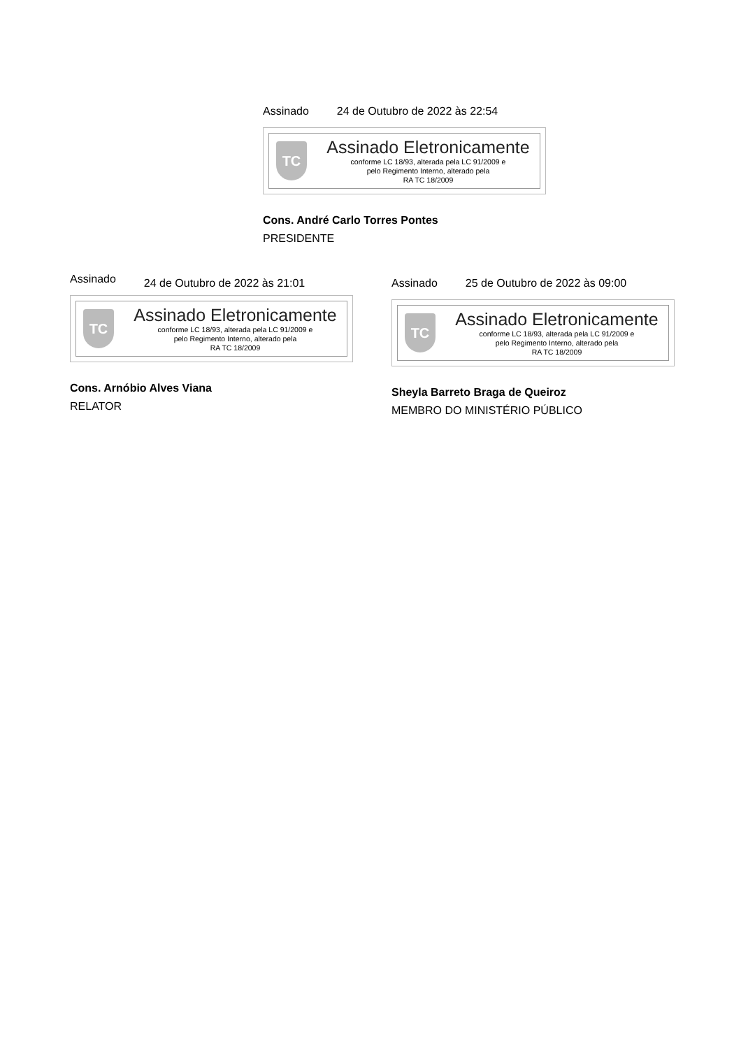Assinado 24 de Outubro de 2022 às 22:54
TC
Assinado Eletronicamente
conforme LC 18/93, alterada pela LC 91/2009 e
pelo Regimento Interno, alterado pela
RA TC 18/2009
Cons. André Carlo Torres Pontes
PRESIDENTE
Assinado 24 de Outubro de 2022 às 21:01
TC
Assinado Eletronicamente
conforme LC 18/93, alterada pela LC 91/2009 e
pelo Regimento Interno, alterado pela
RA TC 18/2009
Cons. Arnóbio Alves Viana
RELATOR
Assinado 25 de Outubro de 2022 às 09:00
TC
Assinado Eletronicamente
conforme LC 18/93, alterada pela LC 91/2009 e
pelo Regimento Interno, alterado pela
RA TC 18/2009
Sheyla Barreto Braga de Queiroz
MEMBRO DO MINISTÉRIO PÚBLICO